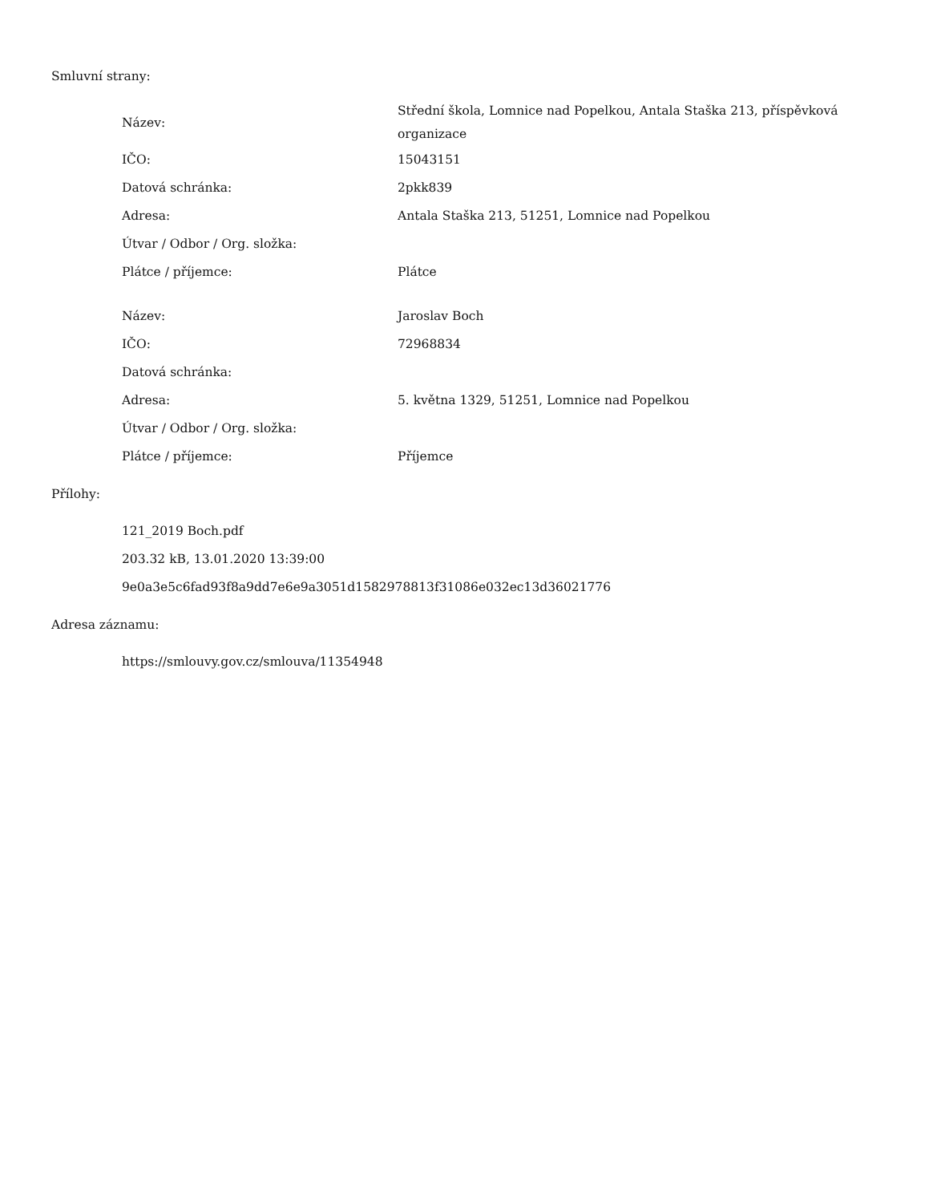Smluvní strany:
| Název: | Střední škola, Lomnice nad Popelkou, Antala Staška 213, příspěvková organizace |
| IČO: | 15043151 |
| Datová schránka: | 2pkk839 |
| Adresa: | Antala Staška 213, 51251, Lomnice nad Popelkou |
| Útvar / Odbor / Org. složka: | |
| Plátce / příjemce: | Plátce |
| Název: | Jaroslav Boch |
| IČO: | 72968834 |
| Datová schránka: | |
| Adresa: | 5. května 1329, 51251, Lomnice nad Popelkou |
| Útvar / Odbor / Org. složka: | |
| Plátce / příjemce: | Příjemce |
Přílohy:
121_2019 Boch.pdf
203.32 kB, 13.01.2020 13:39:00
9e0a3e5c6fad93f8a9dd7e6e9a3051d1582978813f31086e032ec13d36021776
Adresa záznamu:
https://smlouvy.gov.cz/smlouva/11354948